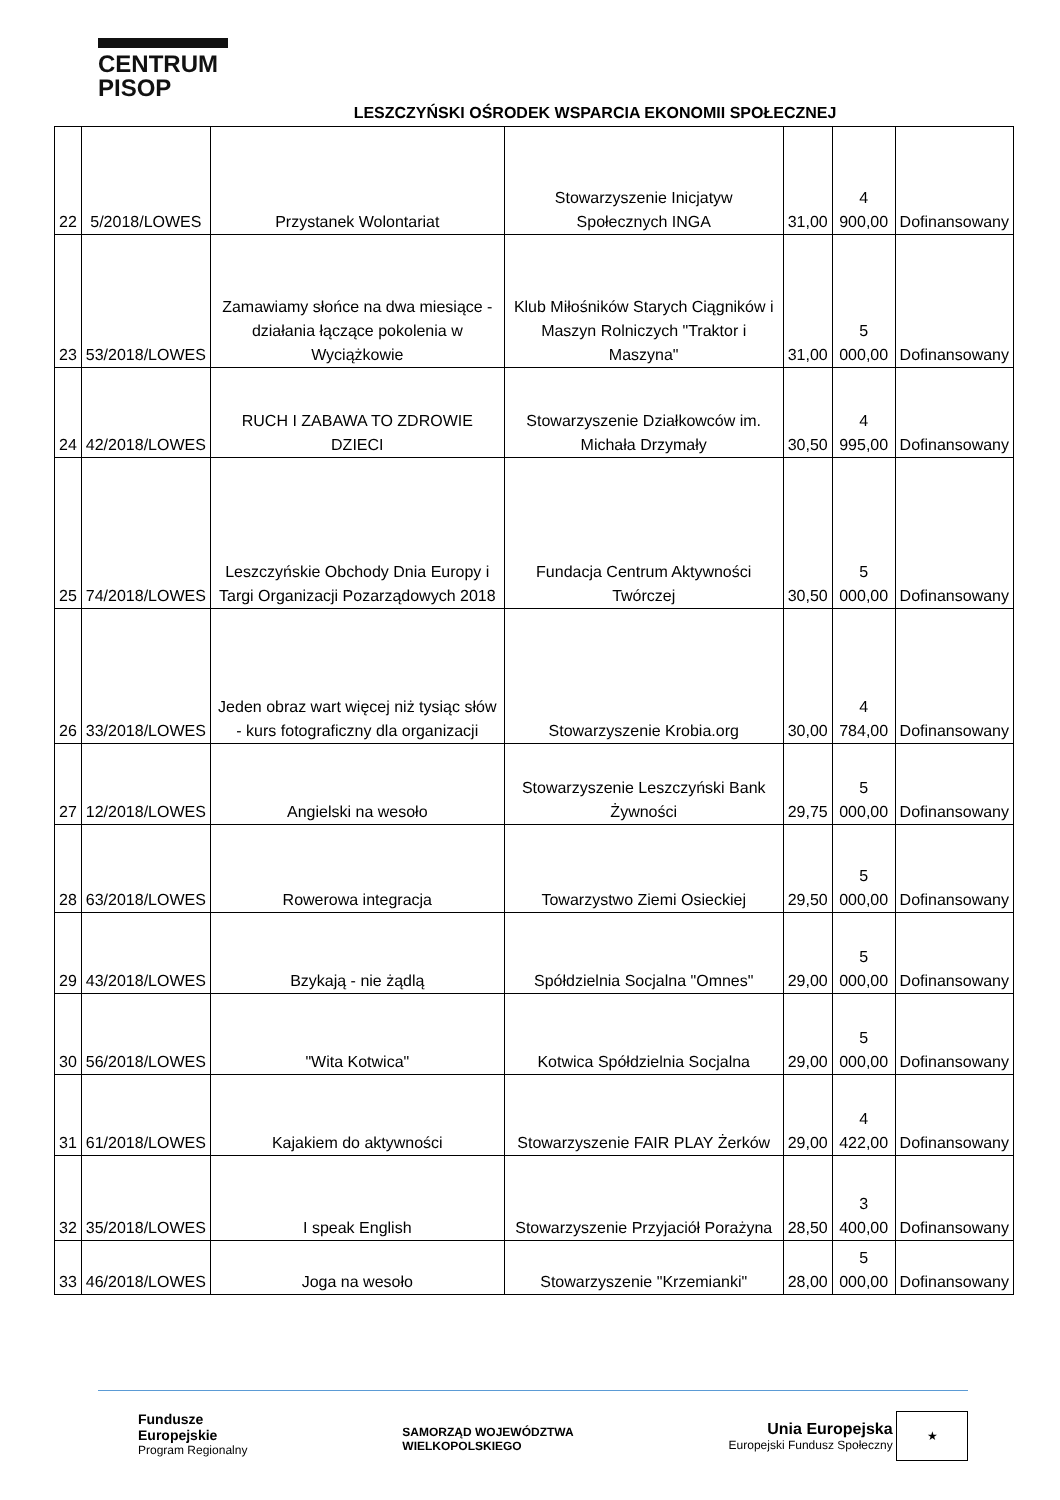CENTRUM
PISOP
LESZCZYŃSKI OŚRODEK WSPARCIA EKONOMII SPOŁECZNEJ
| 22 | 5/2018/LOWES | Przystanek Wolontariat | Stowarzyszenie Inicjatyw Społecznych INGA | 31,00 | 4 900,00 | Dofinansowany |
| 23 | 53/2018/LOWES | Zamawiamy słońce na dwa miesiące - działania łączące pokolenia w Wyciążkowie | Klub Miłośników Starych Ciągników i Maszyn Rolniczych "Traktor i Maszyna" | 31,00 | 5 000,00 | Dofinansowany |
| 24 | 42/2018/LOWES | RUCH I ZABAWA TO ZDROWIE DZIECI | Stowarzyszenie Działkowców im. Michała Drzymały | 30,50 | 4 995,00 | Dofinansowany |
| 25 | 74/2018/LOWES | Leszczyńskie Obchody Dnia Europy i Targi Organizacji Pozarządowych 2018 | Fundacja Centrum Aktywności Twórczej | 30,50 | 5 000,00 | Dofinansowany |
| 26 | 33/2018/LOWES | Jeden obraz wart więcej niż tysiąc słów - kurs fotograficzny dla organizacji | Stowarzyszenie Krobia.org | 30,00 | 4 784,00 | Dofinansowany |
| 27 | 12/2018/LOWES | Angielski na wesoło | Stowarzyszenie Leszczyński Bank Żywności | 29,75 | 5 000,00 | Dofinansowany |
| 28 | 63/2018/LOWES | Rowerowa integracja | Towarzystwo Ziemi Osieckiej | 29,50 | 5 000,00 | Dofinansowany |
| 29 | 43/2018/LOWES | Bzykają - nie żądlą | Spółdzielnia Socjalna "Omnes" | 29,00 | 5 000,00 | Dofinansowany |
| 30 | 56/2018/LOWES | "Wita Kotwica" | Kotwica Spółdzielnia Socjalna | 29,00 | 5 000,00 | Dofinansowany |
| 31 | 61/2018/LOWES | Kajakiem do aktywności | Stowarzyszenie FAIR PLAY Żerków | 29,00 | 4 422,00 | Dofinansowany |
| 32 | 35/2018/LOWES | I speak English | Stowarzyszenie Przyjaciół Porażyna | 28,50 | 3 400,00 | Dofinansowany |
| 33 | 46/2018/LOWES | Joga na wesoło | Stowarzyszenie "Krzemianki" | 28,00 | 5 000,00 | Dofinansowany |
Fundusze
Europejskie
Program Regionalny
SAMORZĄD WOJEWÓDZTWA
WIELKOPOLSKIEGO
Unia Europejska
Europejski Fundusz Społeczny ★